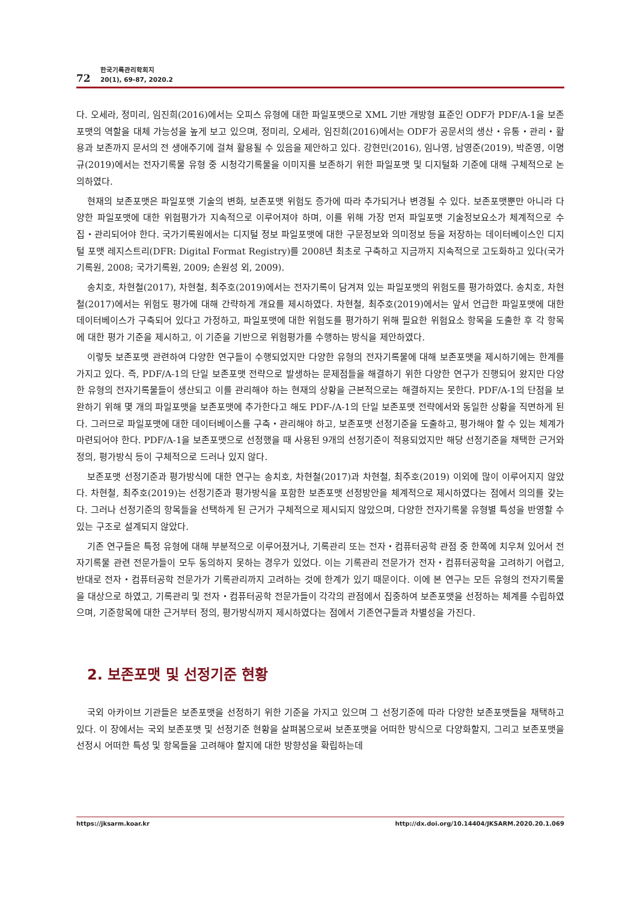72
한국기록관리학회지
20(1), 69-87, 2020.2
다. 오세라, 정미리, 임진희(2016)에서는 오피스 유형에 대한 파일포맷으로 XML 기반 개방형 표준인 ODF가 PDF/A-1을 보존포맷의 역할을 대체 가능성을 높게 보고 있으며, 정미리, 오세라, 임진희(2016)에서는 ODF가 공문서의 생산・유통・관리・활용과 보존까지 문서의 전 생애주기에 걸쳐 활용될 수 있음을 제안하고 있다. 강현민(2016), 임나영, 남영준(2019), 박준영, 이명규(2019)에서는 전자기록물 유형 중 시청각기록물을 이미지를 보존하기 위한 파일포맷 및 디지털화 기준에 대해 구체적으로 논의하였다.
현재의 보존포맷은 파일포맷 기술의 변화, 보존포맷 위험도 증가에 따라 추가되거나 변경될 수 있다. 보존포맷뿐만 아니라 다양한 파일포맷에 대한 위험평가가 지속적으로 이루어져야 하며, 이를 위해 가장 먼저 파일포맷 기술정보요소가 체계적으로 수집・관리되어야 한다. 국가기록원에서는 디지털 정보 파일포맷에 대한 구문정보와 의미정보 등을 저장하는 데이터베이스인 디지털 포맷 레지스트리(DFR: Digital Format Registry)를 2008년 최초로 구축하고 지금까지 지속적으로 고도화하고 있다(국가기록원, 2008; 국가기록원, 2009; 손원성 외, 2009).
송치호, 차현철(2017), 차현철, 최주호(2019)에서는 전자기록이 담겨져 있는 파일포맷의 위험도를 평가하였다. 송치호, 차현철(2017)에서는 위험도 평가에 대해 간략하게 개요를 제시하였다. 차현철, 최주호(2019)에서는 앞서 언급한 파일포맷에 대한 데이터베이스가 구축되어 있다고 가정하고, 파일포맷에 대한 위험도를 평가하기 위해 필요한 위험요소 항목을 도출한 후 각 항목에 대한 평가 기준을 제시하고, 이 기준을 기반으로 위험평가를 수행하는 방식을 제안하였다.
이렇듯 보존포맷 관련하여 다양한 연구들이 수행되었지만 다양한 유형의 전자기록물에 대해 보존포맷을 제시하기에는 한계를 가지고 있다. 즉, PDF/A-1의 단일 보존포맷 전략으로 발생하는 문제점들을 해결하기 위한 다양한 연구가 진행되어 왔지만 다양한 유형의 전자기록물들이 생산되고 이를 관리해야 하는 현재의 상황을 근본적으로는 해결하지는 못한다. PDF/A-1의 단점을 보완하기 위해 몇 개의 파일포맷을 보존포맷에 추가한다고 해도 PDF-/A-1의 단일 보존포맷 전략에서와 동일한 상황을 직면하게 된다. 그러므로 파일포맷에 대한 데이터베이스를 구축・관리해야 하고, 보존포맷 선정기준을 도출하고, 평가해야 할 수 있는 체계가 마련되어야 한다. PDF/A-1을 보존포맷으로 선정했을 때 사용된 9개의 선정기준이 적용되었지만 해당 선정기준을 채택한 근거와 정의, 평가방식 등이 구체적으로 드러나 있지 않다.
보존포맷 선정기준과 평가방식에 대한 연구는 송치호, 차현철(2017)과 차현철, 최주호(2019) 이외에 많이 이루어지지 않았다. 차현철, 최주호(2019)는 선정기준과 평가방식을 포함한 보존포맷 선정방안을 체계적으로 제시하였다는 점에서 의의를 갖는다. 그러나 선정기준의 항목들을 선택하게 된 근거가 구체적으로 제시되지 않았으며, 다양한 전자기록물 유형별 특성을 반영할 수 있는 구조로 설계되지 않았다.
기존 연구들은 특정 유형에 대해 부분적으로 이루어졌거나, 기록관리 또는 전자・컴퓨터공학 관점 중 한쪽에 치우쳐 있어서 전자기록물 관련 전문가들이 모두 동의하지 못하는 경우가 있었다. 이는 기록관리 전문가가 전자・컴퓨터공학을 고려하기 어렵고, 반대로 전자・컴퓨터공학 전문가가 기록관리까지 고려하는 것에 한계가 있기 때문이다. 이에 본 연구는 모든 유형의 전자기록물을 대상으로 하였고, 기록관리 및 전자・컴퓨터공학 전문가들이 각각의 관점에서 집중하여 보존포맷을 선정하는 체계를 수립하였으며, 기준항목에 대한 근거부터 정의, 평가방식까지 제시하였다는 점에서 기존연구들과 차별성을 가진다.
2. 보존포맷 및 선정기준 현황
국외 아카이브 기관들은 보존포맷을 선정하기 위한 기준을 가지고 있으며 그 선정기준에 따라 다양한 보존포맷들을 채택하고 있다. 이 장에서는 국외 보존포맷 및 선정기준 현황을 살펴봄으로써 보존포맷을 어떠한 방식으로 다양화할지, 그리고 보존포맷을 선정시 어떠한 특성 및 항목들을 고려해야 할지에 대한 방향성을 확립하는데
https://jksarm.koar.kr http://dx.doi.org/10.14404/JKSARM.2020.20.1.069